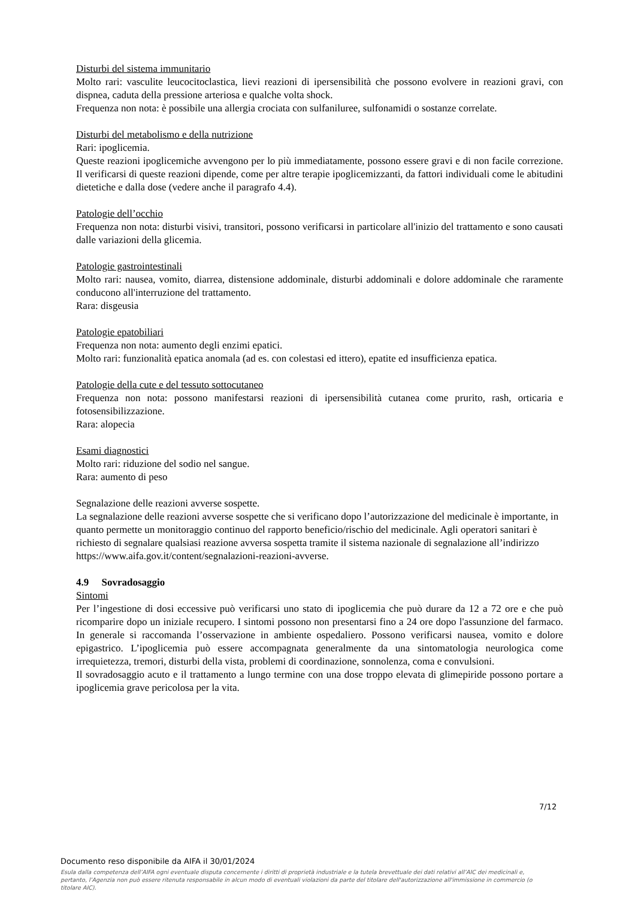Disturbi del sistema immunitario
Molto rari: vasculite leucocitoclastica, lievi reazioni di ipersensibilità che possono evolvere in reazioni gravi, con dispnea, caduta della pressione arteriosa e qualche volta shock.
Frequenza non nota: è possibile una allergia crociata con sulfaniluree, sulfonamidi o sostanze correlate.
Disturbi del metabolismo e della nutrizione
Rari: ipoglicemia.
Queste reazioni ipoglicemiche avvengono per lo più immediatamente, possono essere gravi e di non facile correzione. Il verificarsi di queste reazioni dipende, come per altre terapie ipoglicemizzanti, da fattori individuali come le abitudini dietetiche e dalla dose (vedere anche il paragrafo 4.4).
Patologie dell’occhio
Frequenza non nota: disturbi visivi, transitori, possono verificarsi in particolare all'inizio del trattamento e sono causati dalle variazioni della glicemia.
Patologie gastrointestinali
Molto rari: nausea, vomito, diarrea, distensione addominale, disturbi addominali e dolore addominale che raramente conducono all'interruzione del trattamento.
Rara: disgeusia
Patologie epatobiliari
Frequenza non nota: aumento degli enzimi epatici.
Molto rari: funzionalità epatica anomala (ad es. con colestasi ed ittero), epatite ed insufficienza epatica.
Patologie della cute e del tessuto sottocutaneo
Frequenza non nota: possono manifestarsi reazioni di ipersensibilità cutanea come prurito, rash, orticaria e fotosensibilizzazione.
Rara: alopecia
Esami diagnostici
Molto rari: riduzione del sodio nel sangue.
Rara: aumento di peso
Segnalazione delle reazioni avverse sospette.
La segnalazione delle reazioni avverse sospette che si verificano dopo l’autorizzazione del medicinale è importante, in quanto permette un monitoraggio continuo del rapporto beneficio/rischio del medicinale. Agli operatori sanitari è richiesto di segnalare qualsiasi reazione avversa sospetta tramite il sistema nazionale di segnalazione all’indirizzo https://www.aifa.gov.it/content/segnalazioni-reazioni-avverse.
4.9 Sovradosaggio
Sintomi
Per l’ingestione di dosi eccessive può verificarsi uno stato di ipoglicemia che può durare da 12 a 72 ore e che può ricomparire dopo un iniziale recupero. I sintomi possono non presentarsi fino a 24 ore dopo l'assunzione del farmaco. In generale si raccomanda l’osservazione in ambiente ospedaliero. Possono verificarsi nausea, vomito e dolore epigastrico. L’ipoglicemia può essere accompagnata generalmente da una sintomatologia neurologica come irrequietezza, tremori, disturbi della vista, problemi di coordinazione, sonnolenza, coma e convulsioni.
Il sovradosaggio acuto e il trattamento a lungo termine con una dose troppo elevata di glimepiride possono portare a ipoglicemia grave pericolosa per la vita.
7/12
Documento reso disponibile da AIFA il 30/01/2024
Esula dalla competenza dell’AIFA ogni eventuale disputa concernente i diritti di proprietà industriale e la tutela brevettuale dei dati relativi all’AIC dei medicinali e, pertanto, l’Agenzia non può essere ritenuta responsabile in alcun modo di eventuali violazioni da parte del titolare dell'autorizzazione all'immissione in commercio (o titolare AIC).